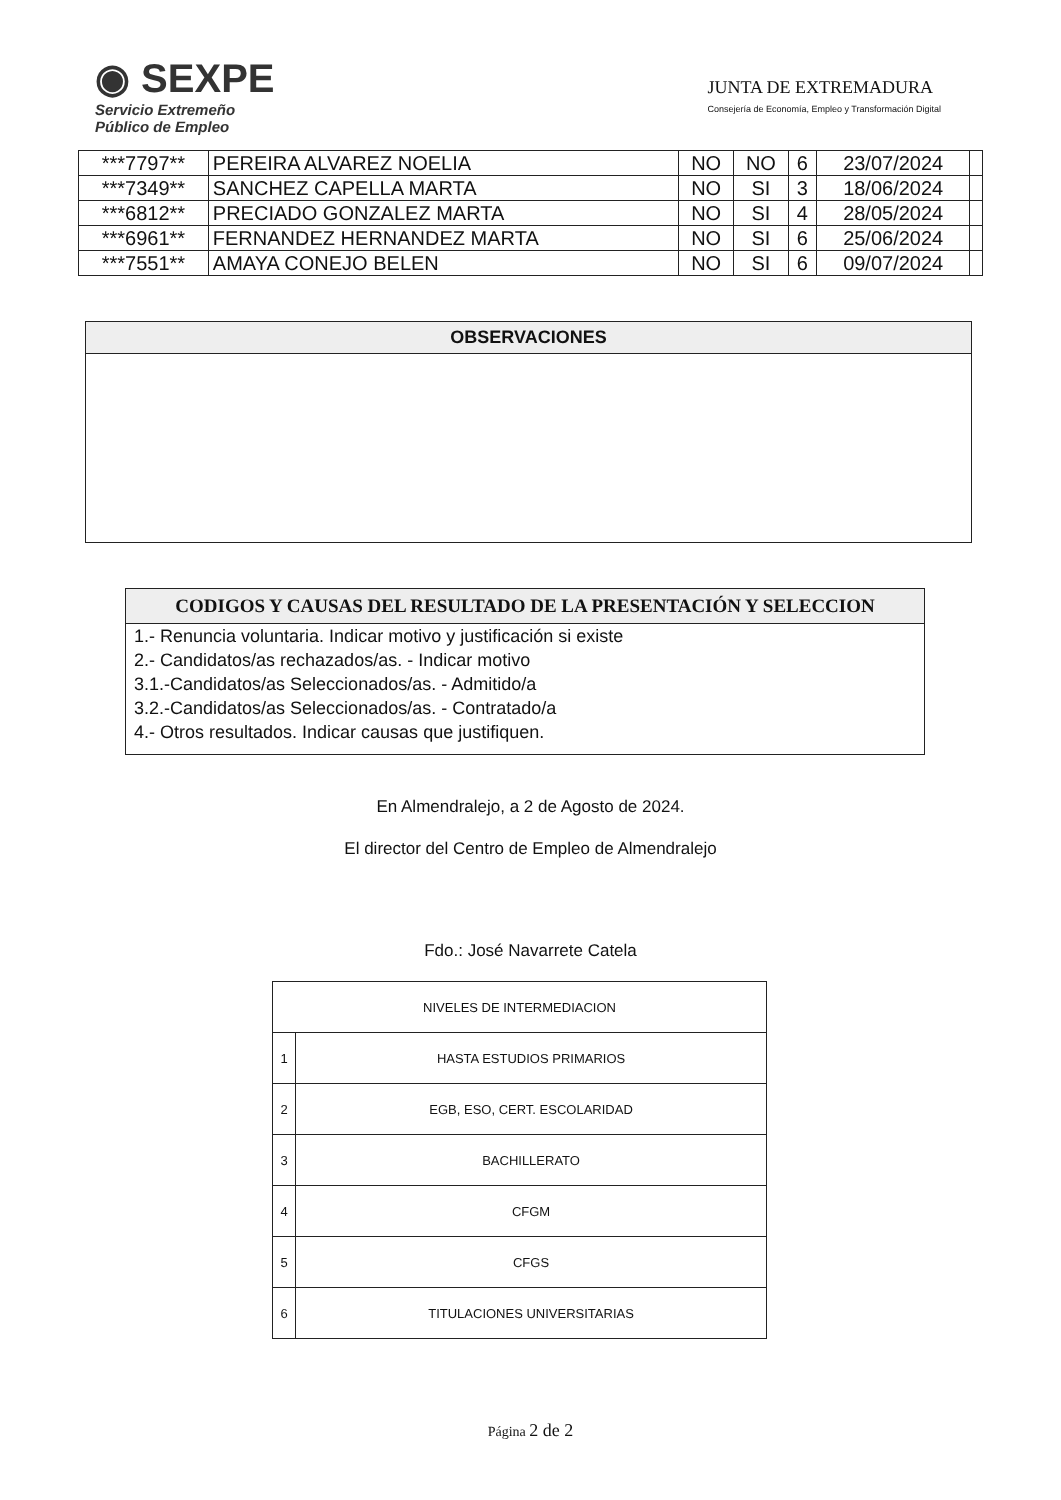◉ SEXPE
Servicio Extremeño
Público de Empleo
JUNTA DE EXTREMADURA
Consejería de Economía, Empleo y Transformación Digital
| ***7797** | PEREIRA ALVAREZ NOELIA | NO | NO | 6 | 23/07/2024 | |
| ***7349** | SANCHEZ CAPELLA MARTA | NO | SI | 3 | 18/06/2024 | |
| ***6812** | PRECIADO GONZALEZ MARTA | NO | SI | 4 | 28/05/2024 | |
| ***6961** | FERNANDEZ HERNANDEZ MARTA | NO | SI | 6 | 25/06/2024 | |
| ***7551** | AMAYA CONEJO BELEN | NO | SI | 6 | 09/07/2024 | |
OBSERVACIONES
CODIGOS Y CAUSAS DEL RESULTADO DE LA PRESENTACIÓN Y SELECCION
1.- Renuncia voluntaria. Indicar motivo y justificación si existe
2.- Candidatos/as rechazados/as. - Indicar motivo
3.1.-Candidatos/as Seleccionados/as. - Admitido/a
3.2.-Candidatos/as Seleccionados/as. - Contratado/a
4.- Otros resultados. Indicar causas que justifiquen.
En Almendralejo, a 2 de Agosto de 2024.
El director del Centro de Empleo de Almendralejo
Fdo.: José Navarrete Catela
| NIVELES DE INTERMEDIACION | |
| 1 | HASTA ESTUDIOS PRIMARIOS |
| 2 | EGB, ESO, CERT. ESCOLARIDAD |
| 3 | BACHILLERATO |
| 4 | CFGM |
| 5 | CFGS |
| 6 | TITULACIONES UNIVERSITARIAS |
Página 2 de 2